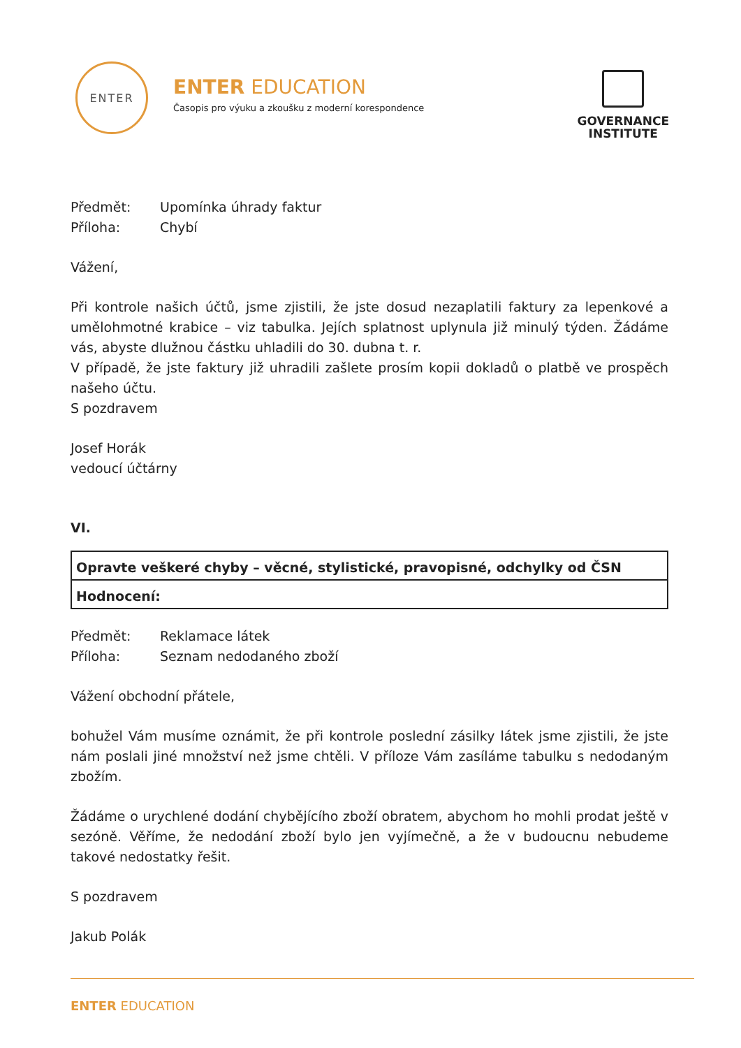ENTER
ENTER EDUCATION
Časopis pro výuku a zkoušku z moderní korespondence
GOVERNANCE
INSTITUTE
Předmět: Upomínka úhrady faktur
Příloha: Chybí
Vážení,
Při kontrole našich účtů, jsme zjistili, že jste dosud nezaplatili faktury za lepenkové a umělohmotné krabice – viz tabulka. Jejích splatnost uplynula již minulý týden. Žádáme vás, abyste dlužnou částku uhladili do 30. dubna t. r.
V případě, že jste faktury již uhradili zašlete prosím kopii dokladů o platbě ve prospěch našeho účtu.
S pozdravem
Josef Horák
vedoucí účtárny
VI.
| Opravte veškeré chyby – věcné, stylistické, pravopisné, odchylky od ČSN |
| Hodnocení: |
Předmět: Reklamace látek
Příloha: Seznam nedodaného zboží
Vážení obchodní přátele,
bohužel Vám musíme oznámit, že při kontrole poslední zásilky látek jsme zjistili, že jste nám poslali jiné množství než jsme chtěli. V příloze Vám zasíláme tabulku s nedodaným zbožím.
Žádáme o urychlené dodání chybějícího zboží obratem, abychom ho mohli prodat ještě v sezóně. Věříme, že nedodání zboží bylo jen vyjímečně, a že v budoucnu nebudeme takové nedostatky řešit.
S pozdravem
Jakub Polák
ENTER EDUCATION